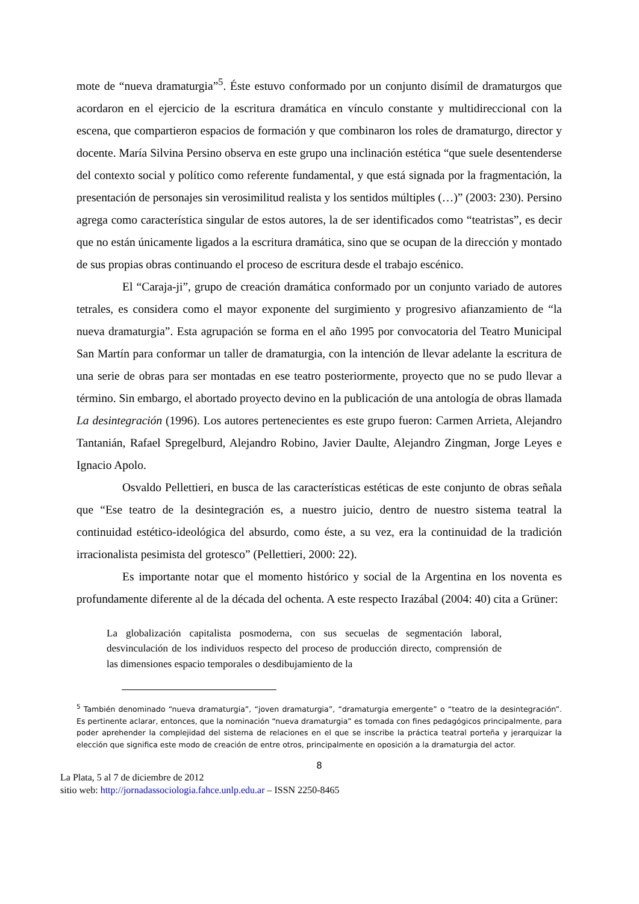mote de “nueva dramaturgia”<sup>5</sup>. Éste estuvo conformado por un conjunto disímil de dramaturgos que acordaron en el ejercicio de la escritura dramática en vínculo constante y multidireccional con la escena, que compartieron espacios de formación y que combinaron los roles de dramaturgo, director y docente. María Silvina Persino observa en este grupo una inclinación estética “que suele desentenderse del contexto social y político como referente fundamental, y que está signada por la fragmentación, la presentación de personajes sin verosimilitud realista y los sentidos múltiples (…)” (2003: 230). Persino agrega como característica singular de estos autores, la de ser identificados como “teatristas”, es decir que no están únicamente ligados a la escritura dramática, sino que se ocupan de la dirección y montado de sus propias obras continuando el proceso de escritura desde el trabajo escénico.
El “Caraja-ji”, grupo de creación dramática conformado por un conjunto variado de autores tetrales, es considera como el mayor exponente del surgimiento y progresivo afianzamiento de “la nueva dramaturgia”. Esta agrupación se forma en el año 1995 por convocatoria del Teatro Municipal San Martín para conformar un taller de dramaturgia, con la intención de llevar adelante la escritura de una serie de obras para ser montadas en ese teatro posteriormente, proyecto que no se pudo llevar a término. Sin embargo, el abortado proyecto devino en la publicación de una antología de obras llamada La desintegración (1996). Los autores pertenecientes es este grupo fueron: Carmen Arrieta, Alejandro Tantanián, Rafael Spregelburd, Alejandro Robino, Javier Daulte, Alejandro Zingman, Jorge Leyes e Ignacio Apolo.
Osvaldo Pellettieri, en busca de las características estéticas de este conjunto de obras señala que “Ese teatro de la desintegración es, a nuestro juicio, dentro de nuestro sistema teatral la continuidad estético-ideológica del absurdo, como éste, a su vez, era la continuidad de la tradición irracionalista pesimista del grotesco” (Pellettieri, 2000: 22).
Es importante notar que el momento histórico y social de la Argentina en los noventa es profundamente diferente al de la década del ochenta. A este respecto Irazábal (2004: 40) cita a Grüner:
La globalización capitalista posmoderna, con sus secuelas de segmentación laboral, desvinculación de los individuos respecto del proceso de producción directo, comprensión de las dimensiones espacio temporales o desdibujamiento de la
<sup>5</sup> También denominado “nueva dramaturgia”, “joven dramaturgia”, “dramaturgia emergente” o “teatro de la desintegración”. Es pertinente aclarar, entonces, que la nominación “nueva dramaturgia” es tomada con fines pedagógicos principalmente, para poder aprehender la complejidad del sistema de relaciones en el que se inscribe la práctica teatral porteña y jerarquizar la elección que significa este modo de creación de entre otros, principalmente en oposición a la dramaturgia del actor.
8
La Plata, 5 al 7 de diciembre de 2012
sitio web: http://jornadassociologia.fahce.unlp.edu.ar – ISSN 2250-8465